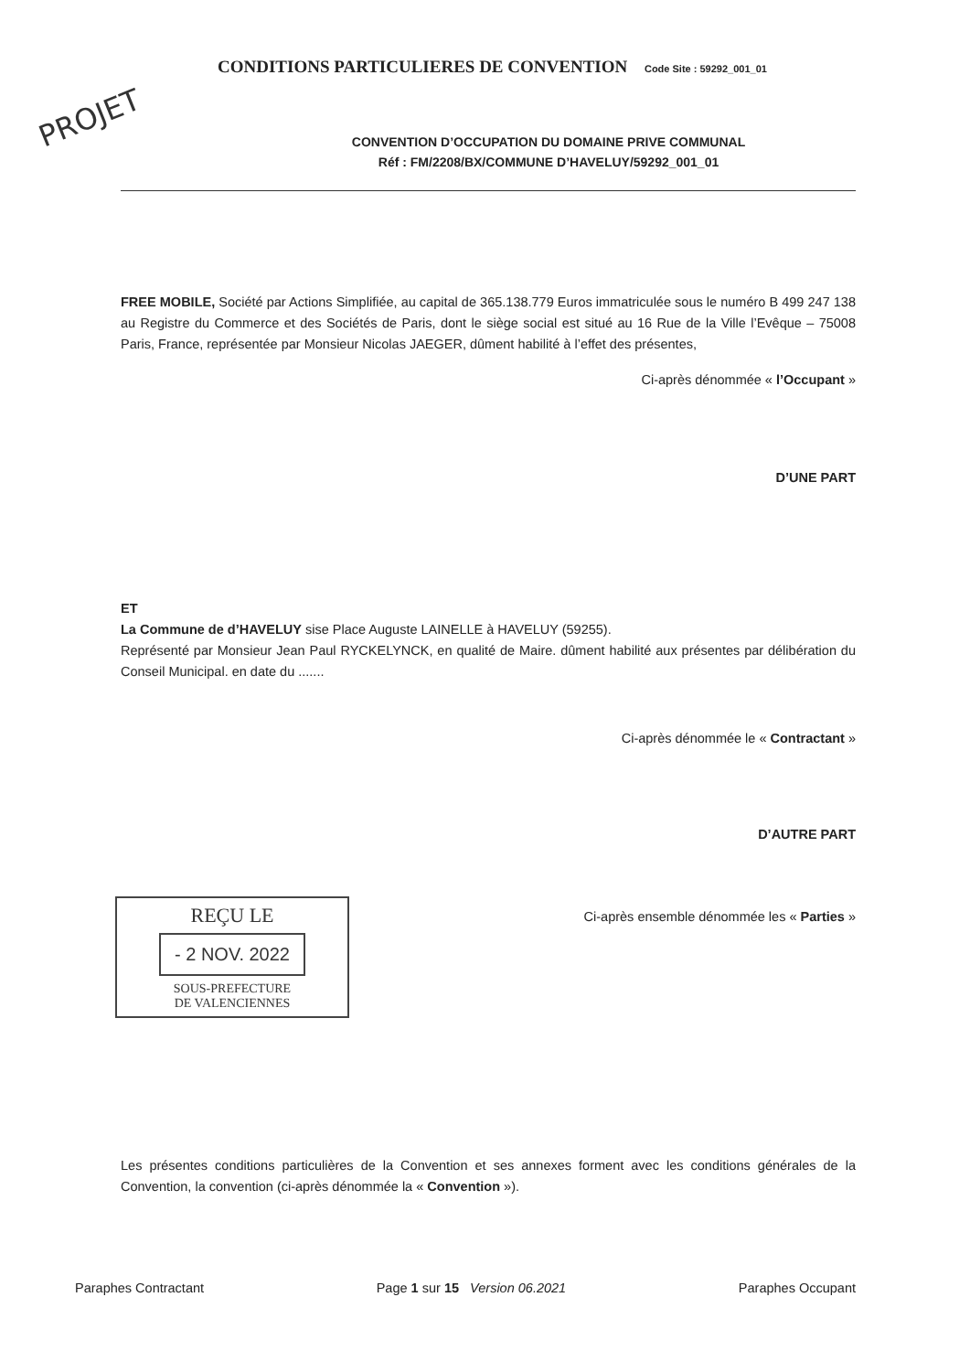CONDITIONS PARTICULIERES DE CONVENTION Code Site : 59292_001_01
PROJET
CONVENTION D’OCCUPATION DU DOMAINE PRIVE COMMUNAL
Réf : FM/2208/BX/COMMUNE D’HAVELUY/59292_001_01
FREE MOBILE, Société par Actions Simplifiée, au capital de 365.138.779 Euros immatriculée sous le numéro B 499 247 138 au Registre du Commerce et des Sociétés de Paris, dont le siège social est situé au 16 Rue de la Ville l’Evêque – 75008 Paris, France, représentée par Monsieur Nicolas JAEGER, dûment habilité à l’effet des présentes,
Ci-après dénommée « l’Occupant »
D’UNE PART
ET
La Commune de d’HAVELUY sise Place Auguste LAINELLE à HAVELUY (59255).
Représenté par Monsieur Jean Paul RYCKELYNCK, en qualité de Maire. dûment habilité aux présentes par délibération du Conseil Municipal. en date du .......
Ci-après dénommée le « Contractant »
D’AUTRE PART
REÇU LE
- 2 NOV. 2022
SOUS-PREFECTURE
DE VALENCIENNES
Ci-après ensemble dénommée les « Parties »
Les présentes conditions particulières de la Convention et ses annexes forment avec les conditions générales de la Convention, la convention (ci-après dénommée la « Convention »).
Paraphes Contractant Page 1 sur 15 Version 06.2021 Paraphes Occupant